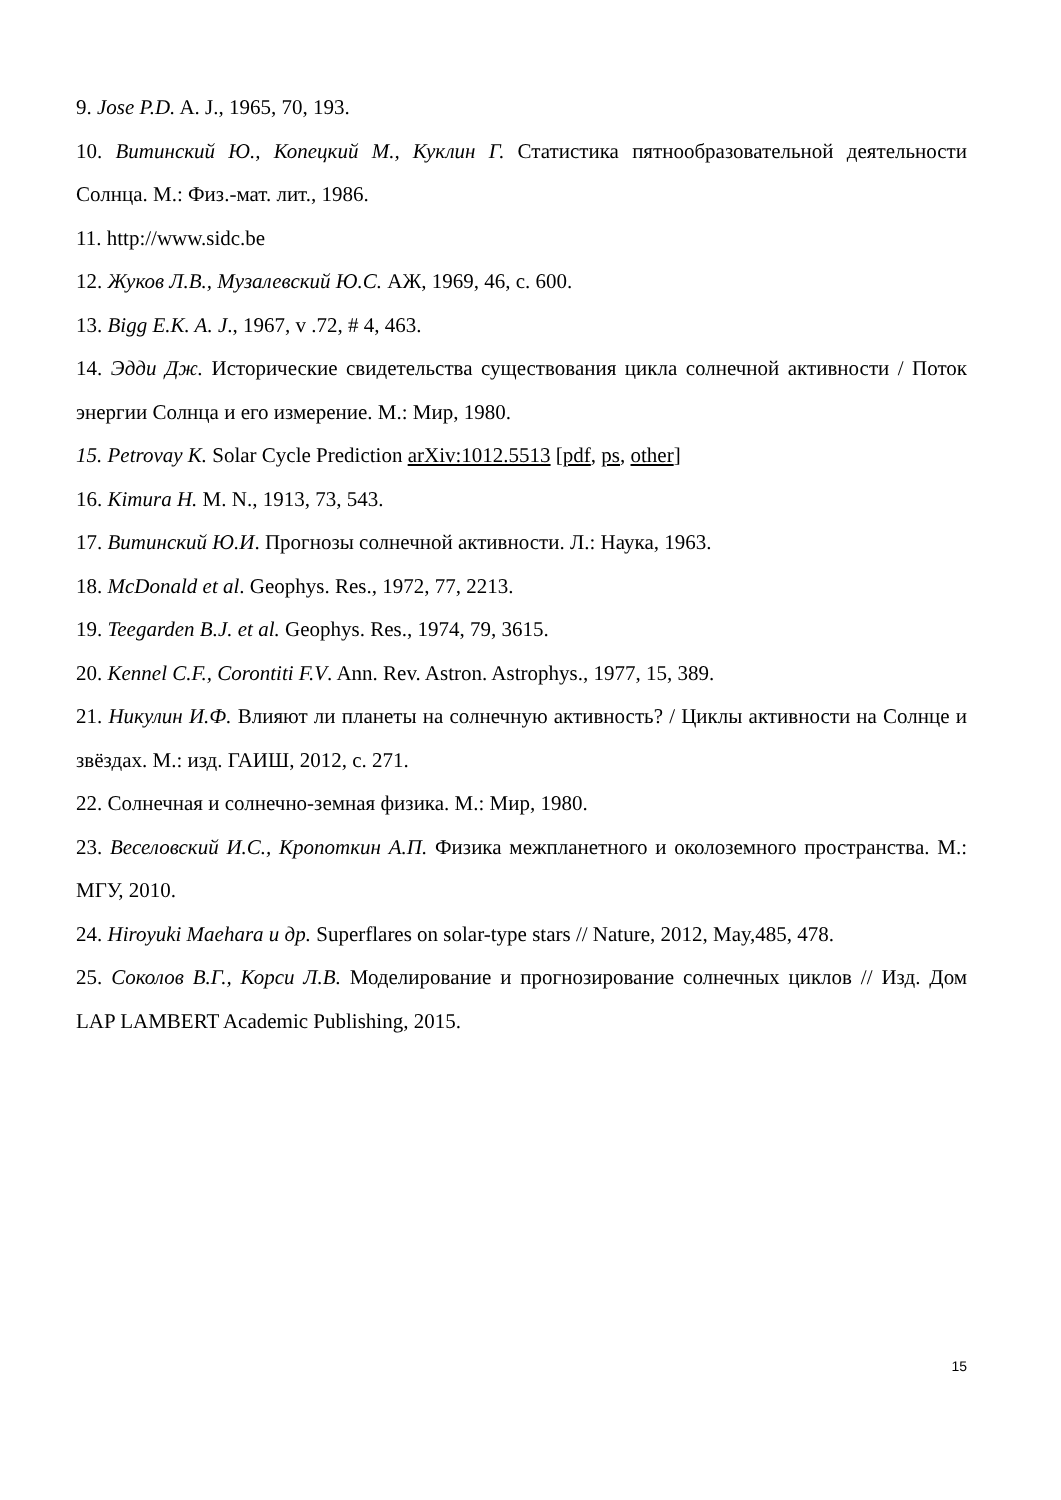9. Jose P.D. A. J., 1965, 70, 193.
10. Витинский Ю., Копецкий М., Куклин Г. Статистика пятнообразовательной деятельности Солнца. М.: Физ.-мат. лит., 1986.
11. http://www.sidc.be
12. Жуков Л.В., Музалевский Ю.С. АЖ, 1969, 46, с. 600.
13. Bigg E.K. A. J., 1967, v .72, # 4, 463.
14. Эдди Дж. Исторические свидетельства существования цикла солнечной активности / Поток энергии Солнца и его измерение. М.: Мир, 1980.
15. Petrovay K. Solar Cycle Prediction arXiv:1012.5513 [pdf, ps, other]
16. Kimura H. M. N., 1913, 73, 543.
17. Витинский Ю.И. Прогнозы солнечной активности. Л.: Наука, 1963.
18. McDonald et al. Geophys. Res., 1972, 77, 2213.
19. Teegarden B.J. et al. Geophys. Res., 1974, 79, 3615.
20. Kennel C.F., Corontiti F.V. Ann. Rev. Astron. Astrophys., 1977, 15, 389.
21. Никулин И.Ф. Влияют ли планеты на солнечную активность? / Циклы активности на Солнце и звёздах. М.: изд. ГАИШ, 2012, с. 271.
22. Солнечная и солнечно-земная физика. М.: Мир, 1980.
23. Веселовский И.С., Кропоткин А.П. Физика межпланетного и околоземного пространства. М.: МГУ, 2010.
24. Hiroyuki Maehara и др. Superflares on solar-type stars // Nature, 2012, May,485, 478.
25. Соколов В.Г., Корси Л.В. Моделирование и прогнозирование солнечных циклов // Изд. Дом LAP LAMBERT Academic Publishing, 2015.
15